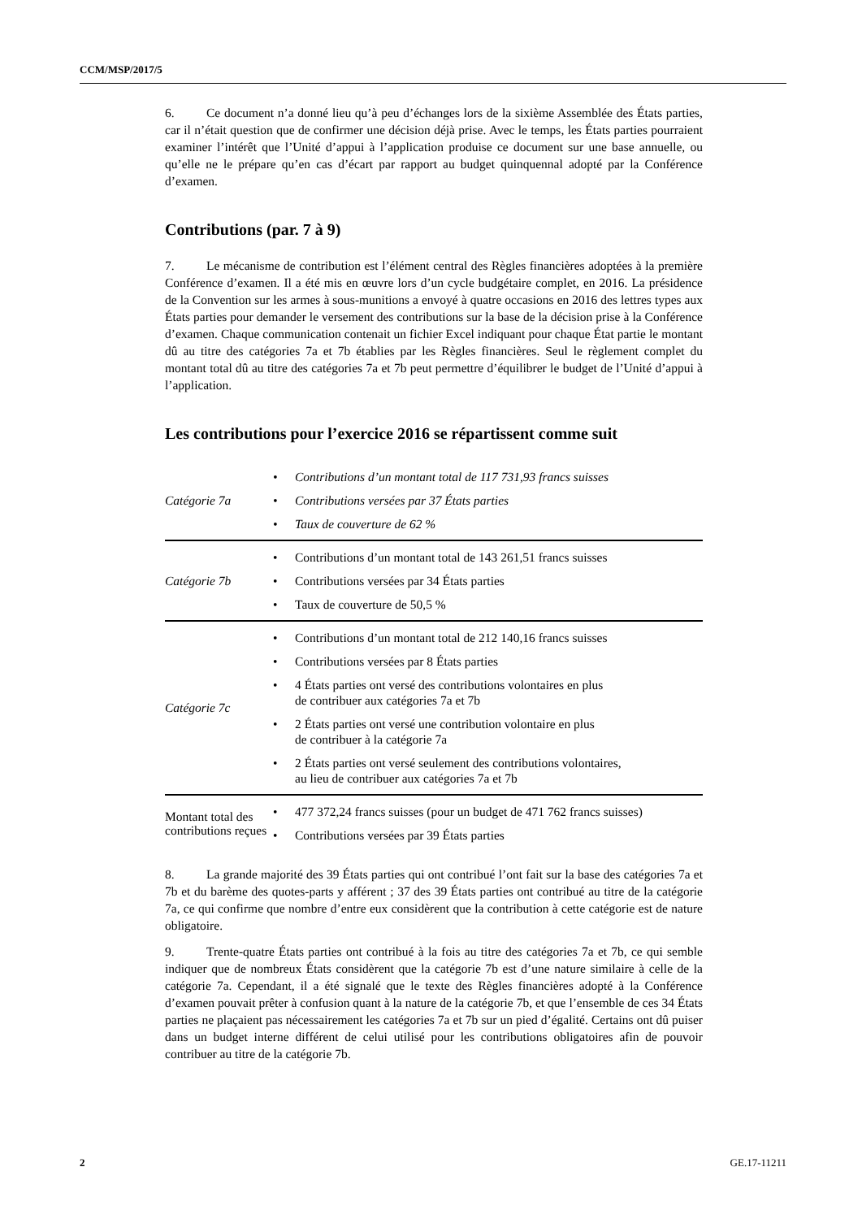CCM/MSP/2017/5
6. Ce document n’a donné lieu qu’à peu d’échanges lors de la sixième Assemblée des États parties, car il n’était question que de confirmer une décision déjà prise. Avec le temps, les États parties pourraient examiner l’intérêt que l’Unité d’appui à l’application produise ce document sur une base annuelle, ou qu’elle ne le prépare qu’en cas d’écart par rapport au budget quinquennal adopté par la Conférence d’examen.
Contributions (par. 7 à 9)
7. Le mécanisme de contribution est l’élément central des Règles financières adoptées à la première Conférence d’examen. Il a été mis en œuvre lors d’un cycle budgétaire complet, en 2016. La présidence de la Convention sur les armes à sous-munitions a envoyé à quatre occasions en 2016 des lettres types aux États parties pour demander le versement des contributions sur la base de la décision prise à la Conférence d’examen. Chaque communication contenait un fichier Excel indiquant pour chaque État partie le montant dû au titre des catégories 7a et 7b établies par les Règles financières. Seul le règlement complet du montant total dû au titre des catégories 7a et 7b peut permettre d’équilibrer le budget de l’Unité d’appui à l’application.
Les contributions pour l’exercice 2016 se répartissent comme suit
| Catégorie 7a | • Contributions d’un montant total de 117 731,93 francs suisses • Contributions versées par 37 États parties • Taux de couverture de 62 % |
| Catégorie 7b | • Contributions d’un montant total de 143 261,51 francs suisses • Contributions versées par 34 États parties • Taux de couverture de 50,5 % |
| Catégorie 7c | • Contributions d’un montant total de 212 140,16 francs suisses • Contributions versées par 8 États parties • 4 États parties ont versé des contributions volontaires en plus de contribuer aux catégories 7a et 7b • 2 États parties ont versé une contribution volontaire en plus de contribuer à la catégorie 7a • 2 États parties ont versé seulement des contributions volontaires, au lieu de contribuer aux catégories 7a et 7b |
| Montant total des contributions reçues | • 477 372,24 francs suisses (pour un budget de 471 762 francs suisses) • Contributions versées par 39 États parties |
8. La grande majorité des 39 États parties qui ont contribué l’ont fait sur la base des catégories 7a et 7b et du barème des quotes-parts y afférent ; 37 des 39 États parties ont contribué au titre de la catégorie 7a, ce qui confirme que nombre d’entre eux considèrent que la contribution à cette catégorie est de nature obligatoire.
9. Trente-quatre États parties ont contribué à la fois au titre des catégories 7a et 7b, ce qui semble indiquer que de nombreux États considèrent que la catégorie 7b est d’une nature similaire à celle de la catégorie 7a. Cependant, il a été signalé que le texte des Règles financières adopté à la Conférence d’examen pouvait prêter à confusion quant à la nature de la catégorie 7b, et que l’ensemble de ces 34 États parties ne plaçaient pas nécessairement les catégories 7a et 7b sur un pied d’égalité. Certains ont dû puiser dans un budget interne différent de celui utilisé pour les contributions obligatoires afin de pouvoir contribuer au titre de la catégorie 7b.
2 GE.17-11211